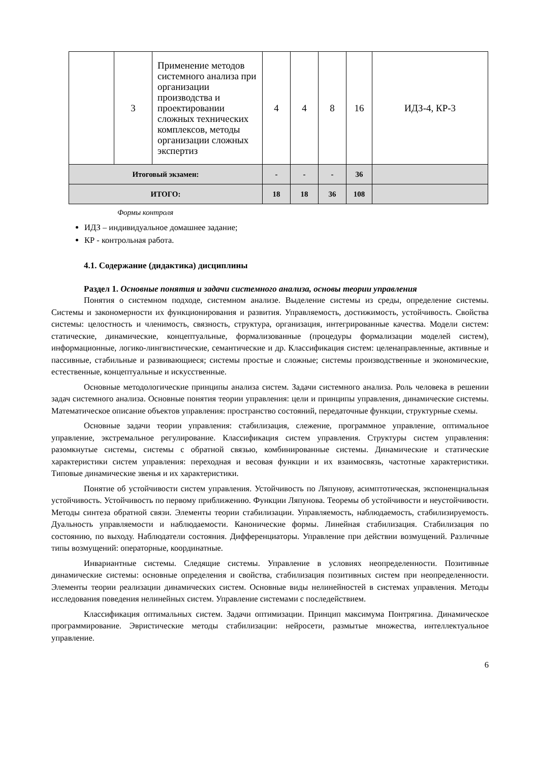| | 3 | Применение методов системного анализа при организации производства и проектировании сложных технических комплексов, методы организации сложных экспертиз | 4 | 4 | 8 | 16 | ИДЗ-4, КР-3 |
| Итоговый экзамен: | | | - | - | - | 36 | |
| ИТОГО: | | | 18 | 18 | 36 | 108 | |
Формы контроля
ИДЗ – индивидуальное домашнее задание;
КР - контрольная работа.
4.1. Содержание (дидактика) дисциплины
Раздел 1. Основные понятия и задачи системного анализа, основы теории управления
Понятия о системном подходе, системном анализе. Выделение системы из среды, определение системы. Системы и закономерности их функционирования и развития. Управляемость, достижимость, устойчивость. Свойства системы: целостность и членимость, связность, структура, организация, интегрированные качества. Модели систем: статические, динамические, концептуальные, формализованные (процедуры формализации моделей систем), информационные, логико-лингвистические, семантические и др. Классификация систем: целенаправленные, активные и пассивные, стабильные и развивающиеся; системы простые и сложные; системы производственные и экономические, естественные, концептуальные и искусственные.
Основные методологические принципы анализа систем. Задачи системного анализа. Роль человека в решении задач системного анализа. Основные понятия теории управления: цели и принципы управления, динамические системы. Математическое описание объектов управления: пространство состояний, передаточные функции, структурные схемы.
Основные задачи теории управления: стабилизация, слежение, программное управление, оптимальное управление, экстремальное регулирование. Классификация систем управления. Структуры систем управления: разомкнутые системы, системы с обратной связью, комбинированные системы. Динамические и статические характеристики систем управления: переходная и весовая функции и их взаимосвязь, частотные характеристики. Типовые динамические звенья и их характеристики.
Понятие об устойчивости систем управления. Устойчивость по Ляпунову, асимптотическая, экспоненциальная устойчивость. Устойчивость по первому приближению. Функции Ляпунова. Теоремы об устойчивости и неустойчивости. Методы синтеза обратной связи. Элементы теории стабилизации. Управляемость, наблюдаемость, стабилизируемость. Дуальность управляемости и наблюдаемости. Канонические формы. Линейная стабилизация. Стабилизация по состоянию, по выходу. Наблюдатели состояния. Дифференциаторы. Управление при действии возмущений. Различные типы возмущений: операторные, координатные.
Инвариантные системы. Следящие системы. Управление в условиях неопределенности. Позитивные динамические системы: основные определения и свойства, стабилизация позитивных систем при неопределенности. Элементы теории реализации динамических систем. Основные виды нелинейностей в системах управления. Методы исследования поведения нелинейных систем. Управление системами с последействием.
Классификация оптимальных систем. Задачи оптимизации. Принцип максимума Понтрягина. Динамическое программирование. Эвристические методы стабилизации: нейросети, размытые множества, интеллектуальное управление.
6